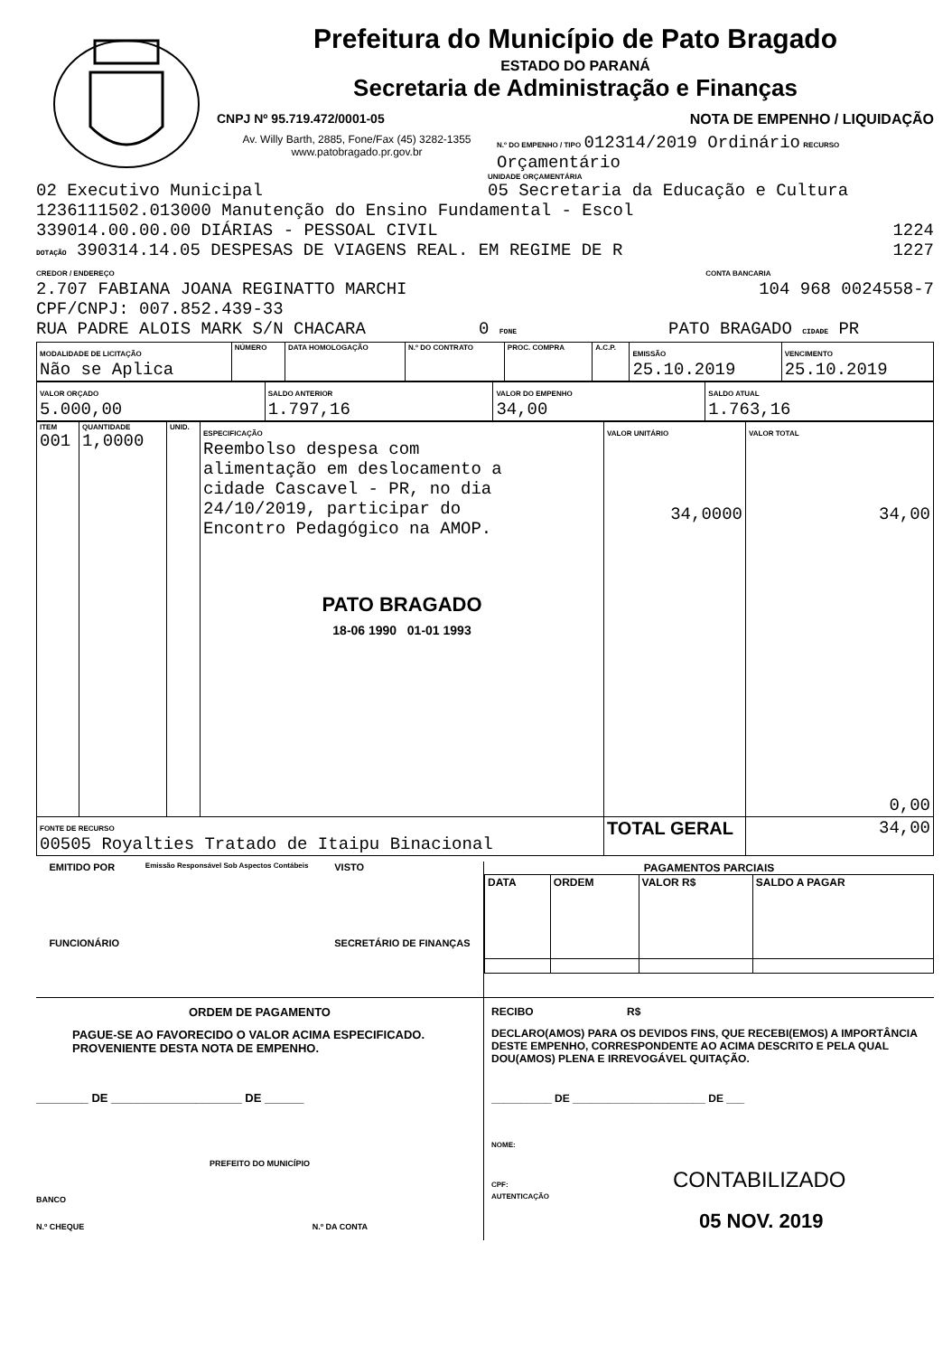Prefeitura do Município de Pato Bragado
ESTADO DO PARANÁ
Secretaria de Administração e Finanças
CNPJ Nº 95.719.472/0001-05 NOTA DE EMPENHO / LIQUIDAÇÃO
Av. Willy Barth, 2885, Fone/Fax (45) 3282-1355
www.patobragado.pr.gov.br
N.º DO EMPENHO / TIPO 012314/2019 Ordinário RECURSO Orçamentário
UNIDADE ORÇAMENTÁRIA
02 Executivo Municipal 05 Secretaria da Educação e Cultura
1236111502.013000 Manutenção do Ensino Fundamental - Escol
339014.00.00.00 DIÁRIAS - PESSOAL CIVIL 1224
DOTAÇÃO 390314.14.05 DESPESAS DE VIAGENS REAL. EM REGIME DE R 1227
CREDOR / ENDEREÇO CONTA BANCARIA
2.707 FABIANA JOANA REGINATTO MARCHI 104 968 0024558-7
CPF/CNPJ: 007.852.439-33
RUA PADRE ALOIS MARK S/N CHACARA 0 FONE PATO BRAGADO CIDADE PR
| MODALIDADE DE LICITAÇÃO Não se Aplica | NÚMERO | DATA HOMOLOGAÇÃO | N.º DO CONTRATO | PROC. COMPRA | A.C.P. | EMISSÃO 25.10.2019 | VENCIMENTO 25.10.2019 |
| VALOR ORÇADO 5.000,00 | SALDO ANTERIOR 1.797,16 | VALOR DO EMPENHO 34,00 | SALDO ATUAL 1.763,16 |
| ITEM 001 | QUANTIDADE 1,0000 | UNID. | ESPECIFICAÇÃO Reembolso despesa com alimentação em deslocamento a cidade Cascavel - PR, no dia 24/10/2019, participar do Encontro Pedagógico na AMOP. PATO BRAGADO 18-06 1990 01-01 1993 | VALOR UNITÁRIO 34,0000 | VALOR TOTAL 34,00 0,00 |
| FONTE DE RECURSO 00505 Royalties Tratado de Itaipu Binacional | | | | TOTAL GERAL | 34,00 |
EMITIDO POR
FUNCIONÁRIO Emissão Responsável Sob Aspectos Contábeis VISTO
SECRETÁRIO DE FINANÇAS
PAGAMENTOS PARCIAIS
| DATA | ORDEM | VALOR R$ | SALDO A PAGAR |
ORDEM DE PAGAMENTO
PAGUE-SE AO FAVORECIDO O VALOR ACIMA ESPECIFICADO. PROVENIENTE DESTA NOTA DE EMPENHO.
________ DE ____________________ DE ______
PREFEITO DO MUNICÍPIO
BANCO
N.º CHEQUE N.º DA CONTA
RECIBO R$
DECLARO(AMOS) PARA OS DEVIDOS FINS, QUE RECEBI(EMOS) A IMPORTÂNCIA DESTE EMPENHO, CORRESPONDENTE AO ACIMA DESCRITO E PELA QUAL DOU(AMOS) PLENA E IRREVOGÁVEL QUITAÇÃO.
__________ DE ______________________ DE ___
NOME:
CPF: CONTABILIZADO
AUTENTICAÇÃO
05 NOV. 2019